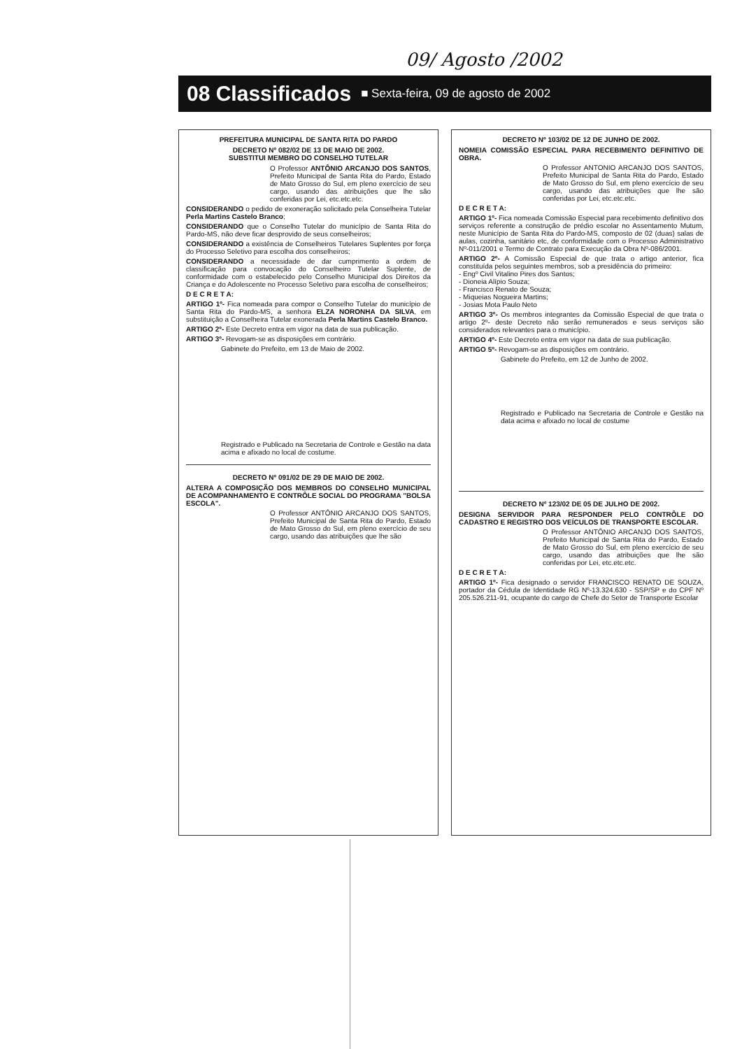09/ Agosto /2002
08 Classificados ■ Sexta-feira, 09 de agosto de 2002
PREFEITURA MUNICIPAL DE SANTA RITA DO PARDO
DECRETO Nº 082/02 DE 13 DE MAIO DE 2002.
SUBSTITUI MEMBRO DO CONSELHO TUTELAR
O Professor ANTÔNIO ARCANJO DOS SANTOS, Prefeito Municipal de Santa Rita do Pardo, Estado de Mato Grosso do Sul, em pleno exercício de seu cargo, usando das atribuições que lhe são conferidas por Lei, etc.etc.etc.
CONSIDERANDO o pedido de exoneração solicitado pela Conselheira Tutelar Perla Martins Castelo Branco;
CONSIDERANDO que o Conselho Tutelar do município de Santa Rita do Pardo-MS, não deve ficar desprovido de seus conselheiros;
CONSIDERANDO a existência de Conselheiros Tutelares Suplentes por força do Processo Seletivo para escolha dos conselheiros;
CONSIDERANDO a necessidade de dar cumprimento a ordem de classificação para convocação do Conselheiro Tutelar Suplente, de conformidade com o estabelecido pelo Conselho Municipal dos Direitos da Criança e do Adolescente no Processo Seletivo para escolha de conselheiros;
D E C R E T A:
ARTIGO 1º- Fica nomeada para compor o Conselho Tutelar do município de Santa Rita do Pardo-MS, a senhora ELZA NORONHA DA SILVA, em substituição a Conselheira Tutelar exonerada Perla Martins Castelo Branco.
ARTIGO 2º- Este Decreto entra em vigor na data de sua publicação.
ARTIGO 3º- Revogam-se as disposições em contrário.
Gabinete do Prefeito, em 13 de Maio de 2002.
Registrado e Publicado na Secretaria de Controle e Gestão na data acima e afixado no local de costume.
DECRETO Nº 091/02 DE 29 DE MAIO DE 2002.
ALTERA A COMPOSIÇÃO DOS MEMBROS DO CONSELHO MUNICIPAL DE ACOMPANHAMENTO E CONTRÔLE SOCIAL DO PROGRAMA "BOLSA ESCOLA".
O Professor ANTÔNIO ARCANJO DOS SANTOS, Prefeito Municipal de Santa Rita do Pardo, Estado de Mato Grosso do Sul, em pleno exercício de seu cargo, usando das atribuições que lhe são
DECRETO Nº 103/02 DE 12 DE JUNHO DE 2002.
NOMEIA COMISSÃO ESPECIAL PARA RECEBIMENTO DEFINITIVO DE OBRA.
O Professor ANTONIO ARCANJO DOS SANTOS, Prefeito Municipal de Santa Rita do Pardo, Estado de Mato Grosso do Sul, em pleno exercício de seu cargo, usando das atribuições que lhe são conferidas por Lei, etc.etc.etc.
D E C R E T A:
ARTIGO 1º- Fica nomeada Comissão Especial para recebimento definitivo dos serviços referente a construção de prédio escolar no Assentamento Mutum, neste Município de Santa Rita do Pardo-MS, composto de 02 (duas) salas de aulas, cozinha, sanitário etc, de conformidade com o Processo Administrativo Nº-011/2001 e Termo de Contrato para Execução da Obra Nº-086/2001.
ARTIGO 2º- A Comissão Especial de que trata o artigo anterior, fica constituída pelos seguintes membros, sob a presidência do primeiro:
- Engº Civil Vitalino Pires dos Santos;
- Dioneia Alípio Souza;
- Francisco Renato de Souza;
- Miqueias Nogueira Martins;
- Josias Mota Paulo Neto
ARTIGO 3º- Os membros integrantes da Comissão Especial de que trata o artigo 2º- deste Decreto não serão remunerados e seus serviços são considerados relevantes para o município.
ARTIGO 4º- Este Decreto entra em vigor na data de sua publicação.
ARTIGO 5º- Revogam-se as disposições em contrário.
Gabinete do Prefeito, em 12 de Junho de 2002.
Registrado e Publicado na Secretaria de Controle e Gestão na data acima e afixado no local de costume
DECRETO Nº 123/02 DE 05 DE JULHO DE 2002.
DESIGNA SERVIDOR PARA RESPONDER PELO CONTRÔLE DO CADASTRO E REGISTRO DOS VEÍCULOS DE TRANSPORTE ESCOLAR.
O Professor ANTÔNIO ARCANJO DOS SANTOS, Prefeito Municipal de Santa Rita do Pardo, Estado de Mato Grosso do Sul, em pleno exercício de seu cargo, usando das atribuições que lhe são conferidas por Lei, etc.etc.etc.
D E C R E T A:
ARTIGO 1º- Fica designado o servidor FRANCISCO RENATO DE SOUZA, portador da Cédula de Identidade RG Nº-13.324.630 - SSP/SP e do CPF Nº 205.526.211-91, ocupante do cargo de Chefe do Setor de Transporte Escolar